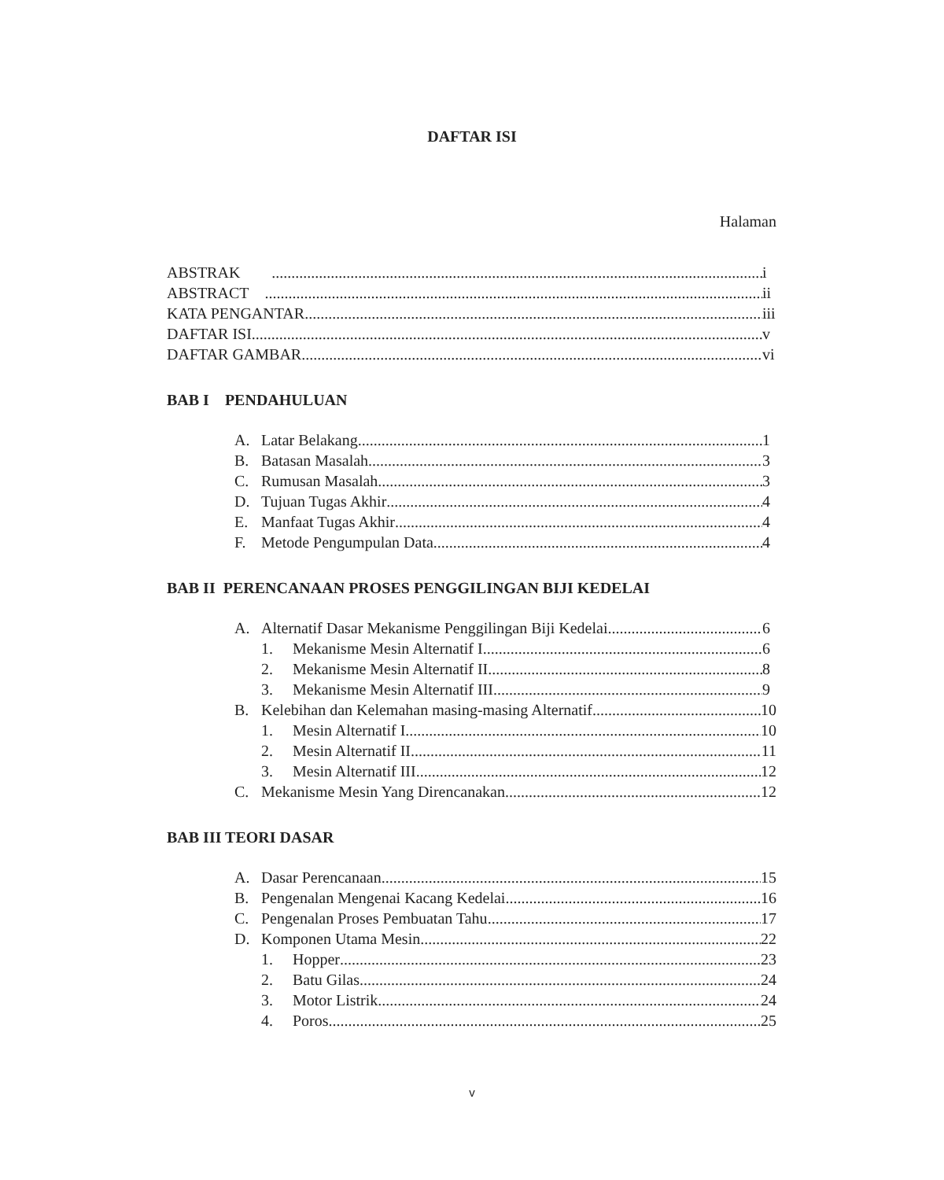DAFTAR ISI
Halaman
ABSTRAK i
ABSTRACT ii
KATA PENGANTAR iii
DAFTAR ISI v
DAFTAR GAMBAR vi
BAB I PENDAHULUAN
A. Latar Belakang 1
B. Batasan Masalah 3
C. Rumusan Masalah 3
D. Tujuan Tugas Akhir 4
E. Manfaat Tugas Akhir 4
F. Metode Pengumpulan Data 4
BAB II PERENCANAAN PROSES PENGGILINGAN BIJI KEDELAI
A. Alternatif Dasar Mekanisme Penggilingan Biji Kedelai 6
1. Mekanisme Mesin Alternatif I 6
2. Mekanisme Mesin Alternatif II 8
3. Mekanisme Mesin Alternatif III 9
B. Kelebihan dan Kelemahan masing-masing Alternatif 10
1. Mesin Alternatif I 10
2. Mesin Alternatif II 11
3. Mesin Alternatif III 12
C. Mekanisme Mesin Yang Direncanakan 12
BAB III TEORI DASAR
A. Dasar Perencanaan 15
B. Pengenalan Mengenai Kacang Kedelai 16
C. Pengenalan Proses Pembuatan Tahu 17
D. Komponen Utama Mesin 22
1. Hopper 23
2. Batu Gilas 24
3. Motor Listrik 24
4. Poros 25
v